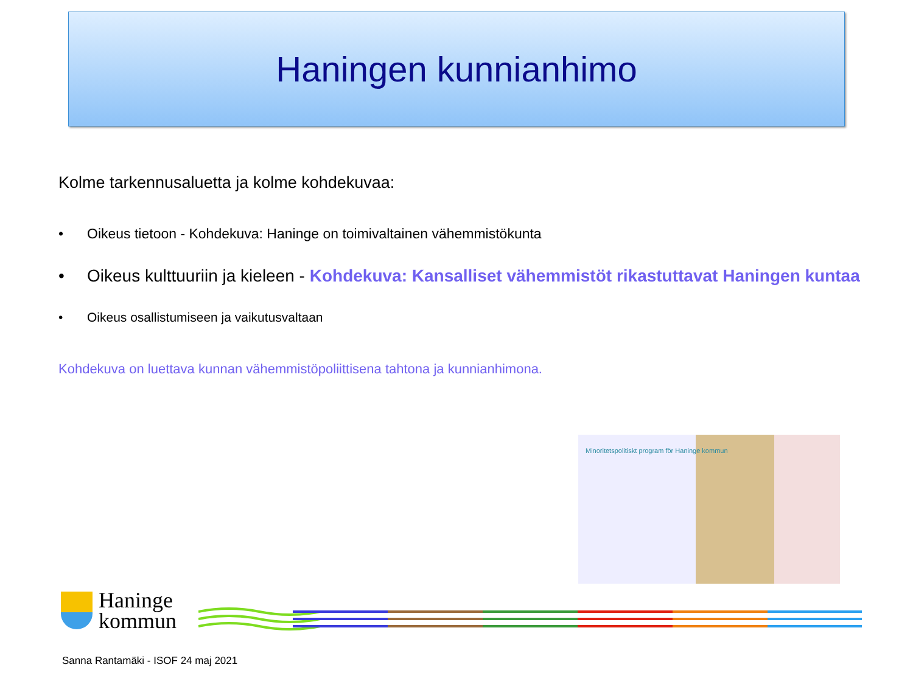Haningen kunnianhimo
Kolme tarkennusaluetta ja kolme kohdekuvaa:
• Oikeus tietoon - Kohdekuva: Haninge on toimivaltainen vähemmistökunta
• Oikeus kulttuuriin ja kieleen - Kohdekuva: Kansalliset vähemmistöt rikastuttavat Haningen kuntaa
• Oikeus osallistumiseen ja vaikutusvaltaan
Kohdekuva on luettava kunnan vähemmistöpoliittisena tahtona ja kunnianhimona.
Minoritetspolitiskt program för Haninge kommun
Haninge
kommun
Sanna Rantamäki - ISOF 24 maj 2021